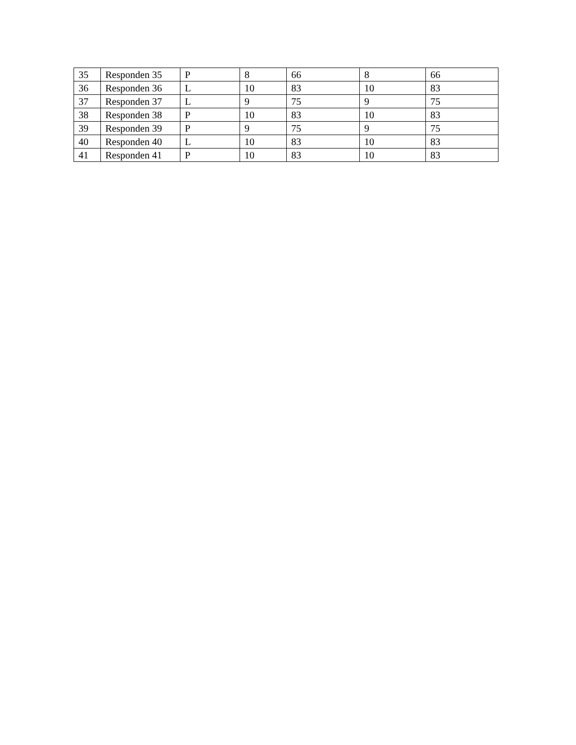| 35 | Responden 35 | P | 8 | 66 | 8 | 66 |
| 36 | Responden 36 | L | 10 | 83 | 10 | 83 |
| 37 | Responden 37 | L | 9 | 75 | 9 | 75 |
| 38 | Responden 38 | P | 10 | 83 | 10 | 83 |
| 39 | Responden 39 | P | 9 | 75 | 9 | 75 |
| 40 | Responden 40 | L | 10 | 83 | 10 | 83 |
| 41 | Responden 41 | P | 10 | 83 | 10 | 83 |